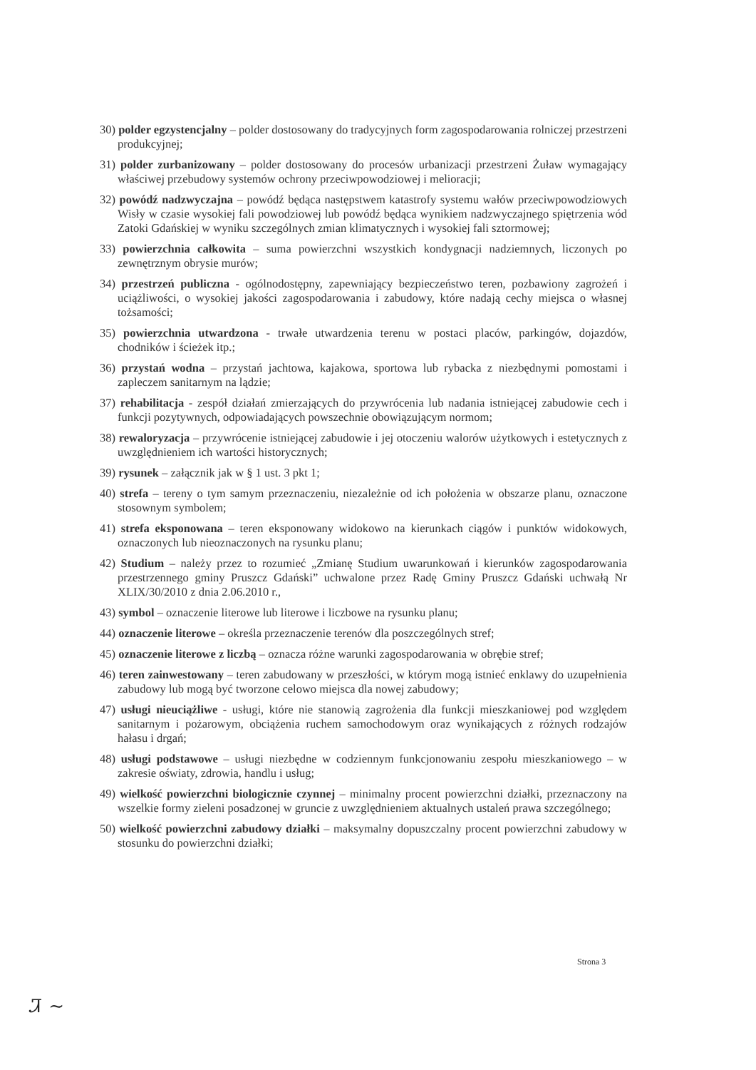30) polder egzystencjalny – polder dostosowany do tradycyjnych form zagospodarowania rolniczej przestrzeni produkcyjnej;
31) polder zurbanizowany – polder dostosowany do procesów urbanizacji przestrzeni Żuław wymagający właściwej przebudowy systemów ochrony przeciwpowodziowej i melioracji;
32) powódź nadzwyczajna – powódź będąca następstwem katastrofy systemu wałów przeciwpowodziowych Wisły w czasie wysokiej fali powodziowej lub powódź będąca wynikiem nadzwyczajnego spiętrzenia wód Zatoki Gdańskiej w wyniku szczególnych zmian klimatycznych i wysokiej fali sztormowej;
33) powierzchnia całkowita – suma powierzchni wszystkich kondygnacji nadziemnych, liczonych po zewnętrznym obrysie murów;
34) przestrzeń publiczna - ogólnodostępny, zapewniający bezpieczeństwo teren, pozbawiony zagrożeń i uciążliwości, o wysokiej jakości zagospodarowania i zabudowy, które nadają cechy miejsca o własnej tożsamości;
35) powierzchnia utwardzona - trwałe utwardzenia terenu w postaci placów, parkingów, dojazdów, chodników i ścieżek itp.;
36) przystań wodna – przystań jachtowa, kajakowa, sportowa lub rybacka z niezbędnymi pomostami i zapleczem sanitarnym na lądzie;
37) rehabilitacja - zespół działań zmierzających do przywrócenia lub nadania istniejącej zabudowie cech i funkcji pozytywnych, odpowiadających powszechnie obowiązującym normom;
38) rewaloryzacja – przywrócenie istniejącej zabudowie i jej otoczeniu walorów użytkowych i estetycznych z uwzględnieniem ich wartości historycznych;
39) rysunek – załącznik jak w § 1 ust. 3 pkt 1;
40) strefa – tereny o tym samym przeznaczeniu, niezależnie od ich położenia w obszarze planu, oznaczone stosownym symbolem;
41) strefa eksponowana – teren eksponowany widokowo na kierunkach ciągów i punktów widokowych, oznaczonych lub nieoznaczonych na rysunku planu;
42) Studium – należy przez to rozumieć „Zmianę Studium uwarunkowań i kierunków zagospodarowania przestrzennego gminy Pruszcz Gdański” uchwalone przez Radę Gminy Pruszcz Gdański uchwałą Nr XLIX/30/2010 z dnia 2.06.2010 r.,
43) symbol – oznaczenie literowe lub literowe i liczbowe na rysunku planu;
44) oznaczenie literowe – określa przeznaczenie terenów dla poszczególnych stref;
45) oznaczenie literowe z liczbą – oznacza różne warunki zagospodarowania w obrębie stref;
46) teren zainwestowany – teren zabudowany w przeszłości, w którym mogą istnieć enklawy do uzupełnienia zabudowy lub mogą być tworzone celowo miejsca dla nowej zabudowy;
47) usługi nieuciążliwe - usługi, które nie stanowią zagrożenia dla funkcji mieszkaniowej pod względem sanitarnym i pożarowym, obciążenia ruchem samochodowym oraz wynikających z różnych rodzajów hałasu i drgań;
48) usługi podstawowe – usługi niezbędne w codziennym funkcjonowaniu zespołu mieszkaniowego – w zakresie oświaty, zdrowia, handlu i usług;
49) wielkość powierzchni biologicznie czynnej – minimalny procent powierzchni działki, przeznaczony na wszelkie formy zieleni posadzonej w gruncie z uwzględnieniem aktualnych ustaleń prawa szczególnego;
50) wielkość powierzchni zabudowy działki – maksymalny dopuszczalny procent powierzchni zabudowy w stosunku do powierzchni działki;
Strona 3
Ꮨ ~